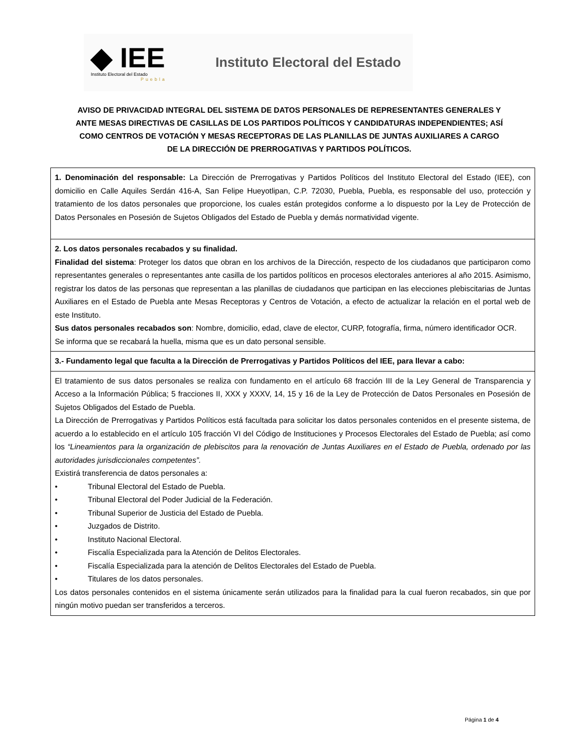◆ IEE
Instituto Electoral del Estado
Puebla
Instituto Electoral del Estado
AVISO DE PRIVACIDAD INTEGRAL DEL SISTEMA DE DATOS PERSONALES DE REPRESENTANTES GENERALES Y ANTE MESAS DIRECTIVAS DE CASILLAS DE LOS PARTIDOS POLÍTICOS Y CANDIDATURAS INDEPENDIENTES; ASÍ COMO CENTROS DE VOTACIÓN Y MESAS RECEPTORAS DE LAS PLANILLAS DE JUNTAS AUXILIARES A CARGO DE LA DIRECCIÓN DE PRERROGATIVAS Y PARTIDOS POLÍTICOS.
| 1. Denominación del responsable: La Dirección de Prerrogativas y Partidos Políticos del Instituto Electoral del Estado (IEE), con domicilio en Calle Aquiles Serdán 416-A, San Felipe Hueyotlipan, C.P. 72030, Puebla, Puebla, es responsable del uso, protección y tratamiento de los datos personales que proporcione, los cuales están protegidos conforme a lo dispuesto por la Ley de Protección de Datos Personales en Posesión de Sujetos Obligados del Estado de Puebla y demás normatividad vigente. |
| 2. Los datos personales recabados y su finalidad. Finalidad del sistema : Proteger los datos que obran en los archivos de la Dirección, respecto de los ciudadanos que participaron como representantes generales o representantes ante casilla de los partidos políticos en procesos electorales anteriores al año 2015. Asimismo, registrar los datos de las personas que representan a las planillas de ciudadanos que participan en las elecciones plebiscitarias de Juntas Auxiliares en el Estado de Puebla ante Mesas Receptoras y Centros de Votación, a efecto de actualizar la relación en el portal web de este Instituto. Sus datos personales recabados son : Nombre, domicilio, edad, clave de elector, CURP, fotografía, firma, número identificador OCR. Se informa que se recabará la huella, misma que es un dato personal sensible. |
| 3.- Fundamento legal que faculta a la Dirección de Prerrogativas y Partidos Políticos del IEE, para llevar a cabo: |
| El tratamiento de sus datos personales se realiza con fundamento en el artículo 68 fracción III de la Ley General de Transparencia y Acceso a la Información Pública; 5 fracciones II, XXX y XXXV, 14, 15 y 16 de la Ley de Protección de Datos Personales en Posesión de Sujetos Obligados del Estado de Puebla. La Dirección de Prerrogativas y Partidos Políticos está facultada para solicitar los datos personales contenidos en el presente sistema, de acuerdo a lo establecido en el artículo 105 fracción VI del Código de Instituciones y Procesos Electorales del Estado de Puebla; así como los “Lineamientos para la organización de plebiscitos para la renovación de Juntas Auxiliares en el Estado de Puebla, ordenado por las autoridades jurisdiccionales competentes”. Existirá transferencia de datos personales a: • Tribunal Electoral del Estado de Puebla. • Tribunal Electoral del Poder Judicial de la Federación. • Tribunal Superior de Justicia del Estado de Puebla. • Juzgados de Distrito. • Instituto Nacional Electoral. • Fiscalía Especializada para la Atención de Delitos Electorales. • Fiscalía Especializada para la atención de Delitos Electorales del Estado de Puebla. • Titulares de los datos personales. Los datos personales contenidos en el sistema únicamente serán utilizados para la finalidad para la cual fueron recabados, sin que por ningún motivo puedan ser transferidos a terceros. |
Página 1 de 4